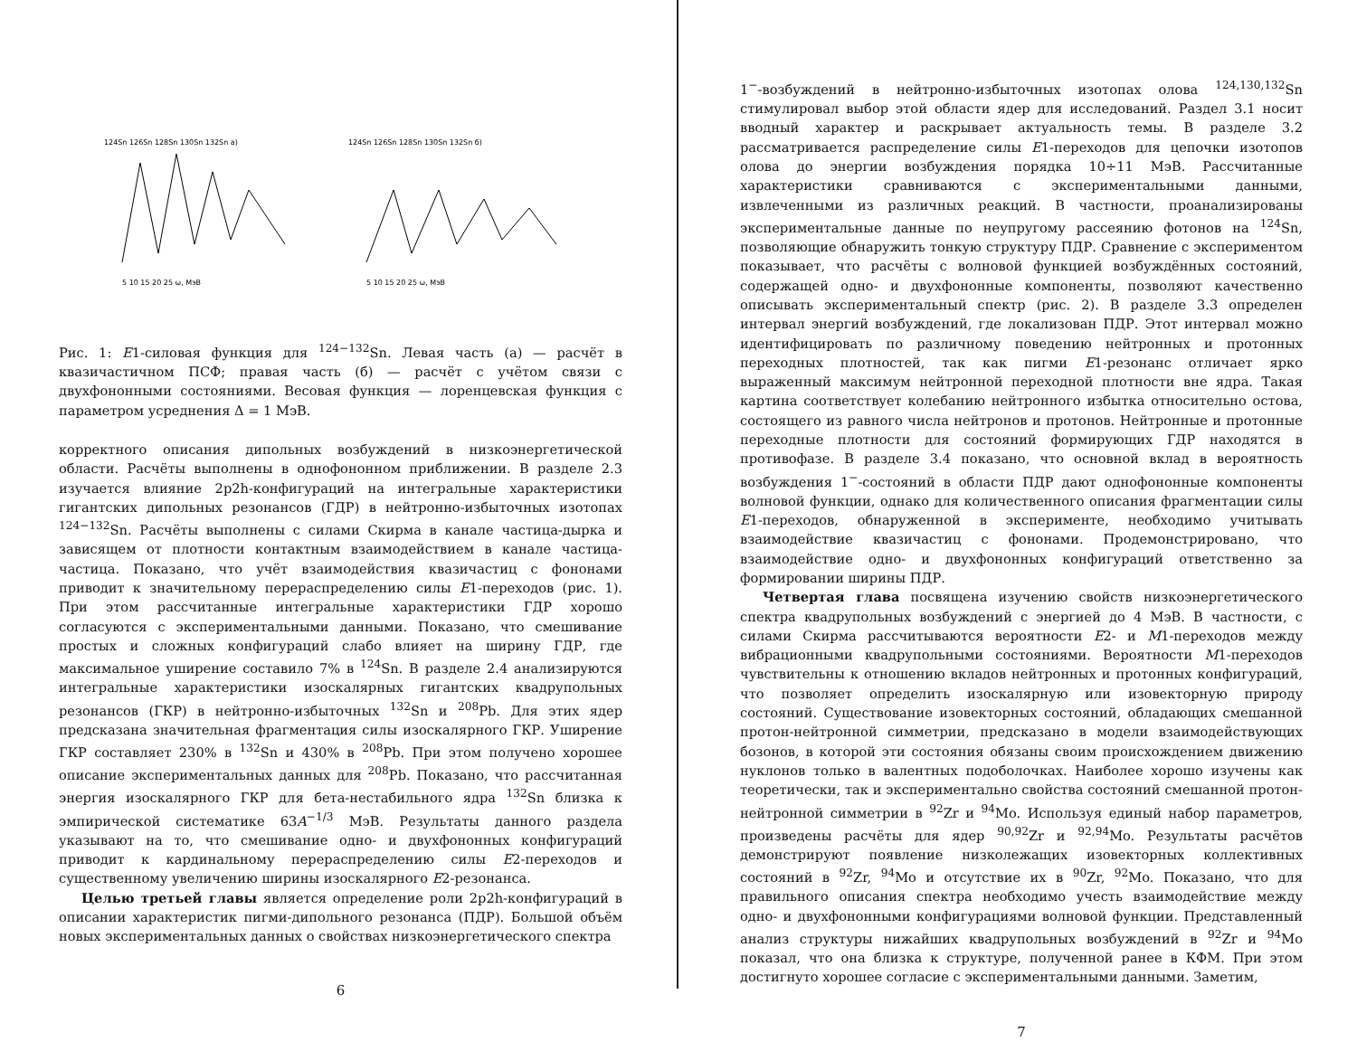124Sn 126Sn 128Sn 130Sn 132Sn a)
5 10 15 20 25 ω, МэВ
124Sn 126Sn 128Sn 130Sn 132Sn б)
5 10 15 20 25 ω, МэВ
Рис. 1: E1-силовая функция для <sup>124−132</sup>Sn. Левая часть (а) — расчёт в квазичастичном ПСФ; правая часть (б) — расчёт с учётом связи с двухфононными состояниями. Весовая функция — лоренцевская функция с параметром усреднения Δ = 1 МэВ.
корректного описания дипольных возбуждений в низкоэнергетической области. Расчёты выполнены в однофононном приближении. В разделе 2.3 изучается влияние 2p2h-конфигураций на интегральные характеристики гигантских дипольных резонансов (ГДР) в нейтронно-избыточных изотопах <sup>124−132</sup>Sn. Расчёты выполнены с силами Скирма в канале частица-дырка и зависящем от плотности контактным взаимодействием в канале частица-частица. Показано, что учёт взаимодействия квазичастиц с фононами приводит к значительному перераспределению силы E1-переходов (рис. 1). При этом рассчитанные интегральные характеристики ГДР хорошо согласуются с экспериментальными данными. Показано, что смешивание простых и сложных конфигураций слабо влияет на ширину ГДР, где максимальное уширение составило 7% в <sup>124</sup>Sn. В разделе 2.4 анализируются интегральные характеристики изоскалярных гигантских квадрупольных резонансов (ГКР) в нейтронно-избыточных <sup>132</sup>Sn и <sup>208</sup>Pb. Для этих ядер предсказана значительная фрагментация силы изоскалярного ГКР. Уширение ГКР составляет 230% в <sup>132</sup>Sn и 430% в <sup>208</sup>Pb. При этом получено хорошее описание экспериментальных данных для <sup>208</sup>Pb. Показано, что рассчитанная энергия изоскалярного ГКР для бета-нестабильного ядра <sup>132</sup>Sn близка к эмпирической систематике 63A<sup>−1/3</sup> МэВ. Результаты данного раздела указывают на то, что смешивание одно- и двухфононных конфигураций приводит к кардинальному перераспределению силы E2-переходов и существенному увеличению ширины изоскалярного E2-резонанса.
Целью третьей главы является определение роли 2p2h-конфигураций в описании характеристик пигми-дипольного резонанса (ПДР). Большой объём новых экспериментальных данных о свойствах низкоэнергетического спектра
6
1<sup>−</sup>-возбуждений в нейтронно-избыточных изотопах олова <sup>124,130,132</sup>Sn стимулировал выбор этой области ядер для исследований. Раздел 3.1 носит вводный характер и раскрывает актуальность темы. В разделе 3.2 рассматривается распределение силы E1-переходов для цепочки изотопов олова до энергии возбуждения порядка 10÷11 МэВ. Рассчитанные характеристики сравниваются с экспериментальными данными, извлеченными из различных реакций. В частности, проанализированы экспериментальные данные по неупругому рассеянию фотонов на <sup>124</sup>Sn, позволяющие обнаружить тонкую структуру ПДР. Сравнение с экспериментом показывает, что расчёты с волновой функцией возбуждённых состояний, содержащей одно- и двухфононные компоненты, позволяют качественно описывать экспериментальный спектр (рис. 2). В разделе 3.3 определен интервал энергий возбуждений, где локализован ПДР. Этот интервал можно идентифицировать по различному поведению нейтронных и протонных переходных плотностей, так как пигми E1-резонанс отличает ярко выраженный максимум нейтронной переходной плотности вне ядра. Такая картина соответствует колебанию нейтронного избытка относительно остова, состоящего из равного числа нейтронов и протонов. Нейтронные и протонные переходные плотности для состояний формирующих ГДР находятся в противофазе. В разделе 3.4 показано, что основной вклад в вероятность возбуждения 1<sup>−</sup>-состояний в области ПДР дают однофононные компоненты волновой функции, однако для количественного описания фрагментации силы E1-переходов, обнаруженной в эксперименте, необходимо учитывать взаимодействие квазичастиц с фононами. Продемонстрировано, что взаимодействие одно- и двухфононных конфигураций ответственно за формировании ширины ПДР.
Четвертая глава посвящена изучению свойств низкоэнергетического спектра квадрупольных возбуждений с энергией до 4 МэВ. В частности, с силами Скирма рассчитываются вероятности E2- и M1-переходов между вибрационными квадрупольными состояниями. Вероятности M1-переходов чувствительны к отношению вкладов нейтронных и протонных конфигураций, что позволяет определить изоскалярную или изовекторную природу состояний. Существование изовекторных состояний, обладающих смешанной протон-нейтронной симметрии, предсказано в модели взаимодействующих бозонов, в которой эти состояния обязаны своим происхождением движению нуклонов только в валентных подоболочках. Наиболее хорошо изучены как теоретически, так и экспериментально свойства состояний смешанной протон-нейтронной симметрии в <sup>92</sup>Zr и <sup>94</sup>Mo. Используя единый набор параметров, произведены расчёты для ядер <sup>90,92</sup>Zr и <sup>92,94</sup>Mo. Результаты расчётов демонстрируют появление низколежащих изовекторных коллективных состояний в <sup>92</sup>Zr, <sup>94</sup>Mo и отсутствие их в <sup>90</sup>Zr, <sup>92</sup>Mo. Показано, что для правильного описания спектра необходимо учесть взаимодействие между одно- и двухфононными конфигурациями волновой функции. Представленный анализ структуры нижайших квадрупольных возбуждений в <sup>92</sup>Zr и <sup>94</sup>Mo показал, что она близка к структуре, полученной ранее в КФМ. При этом достигнуто хорошее согласие с экспериментальными данными. Заметим,
7